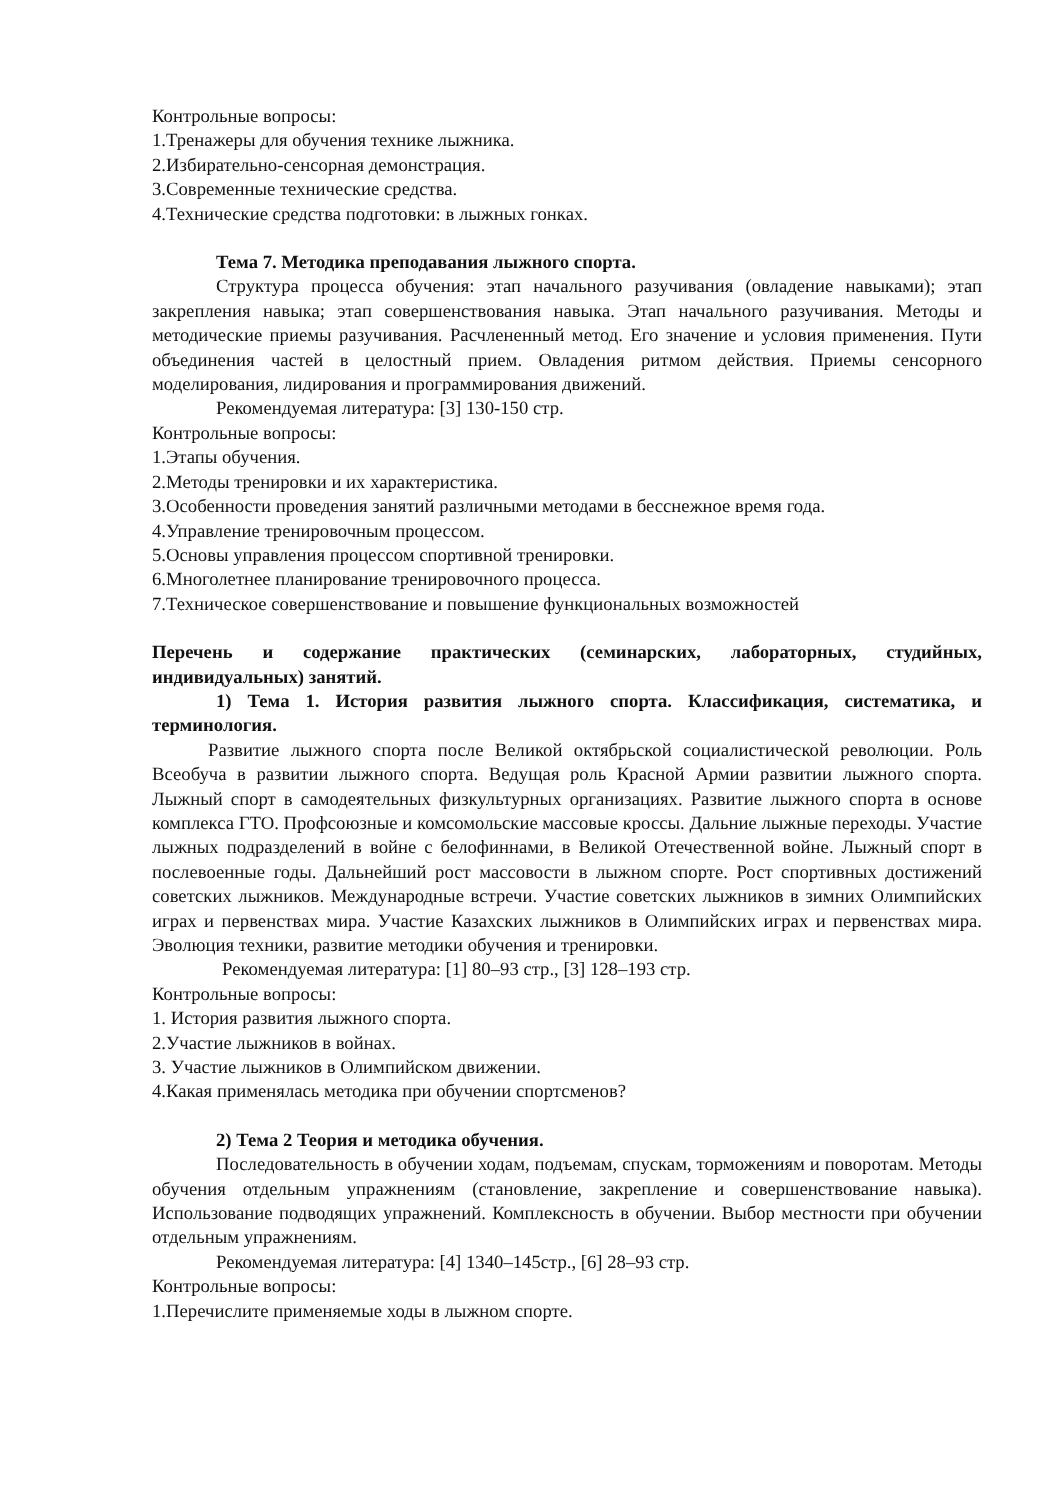Контрольные вопросы:
1.Тренажеры для обучения технике лыжника.
2.Избирательно-сенсорная демонстрация.
3.Современные технические средства.
4.Технические средства подготовки: в лыжных гонках.
Тема 7. Методика преподавания лыжного спорта.
Структура процесса обучения: этап начального разучивания (овладение навыками); этап закрепления навыка; этап совершенствования навыка. Этап начального разучивания. Методы и методические приемы разучивания. Расчлененный метод. Его значение и условия применения. Пути объединения частей в целостный прием. Овладения ритмом действия. Приемы сенсорного моделирования, лидирования и программирования движений.
Рекомендуемая литература: [3] 130-150 стр.
Контрольные вопросы:
1.Этапы обучения.
2.Методы тренировки и их характеристика.
3.Особенности проведения занятий различными методами в бесснежное время года.
4.Управление тренировочным процессом.
5.Основы управления процессом спортивной тренировки.
6.Многолетнее планирование тренировочного процесса.
7.Техническое совершенствование и повышение функциональных возможностей
Перечень и содержание практических (семинарских, лабораторных, студийных, индивидуальных) занятий.
1) Тема 1. История развития лыжного спорта. Классификация, систематика, и терминология.
Развитие лыжного спорта после Великой октябрьской социалистической революции. Роль Всеобуча в развитии лыжного спорта. Ведущая роль Красной Армии развитии лыжного спорта. Лыжный спорт в самодеятельных физкультурных организациях. Развитие лыжного спорта в основе комплекса ГТО. Профсоюзные и комсомольские массовые кроссы. Дальние лыжные переходы. Участие лыжных подразделений в войне с белофиннами, в Великой Отечественной войне. Лыжный спорт в послевоенные годы. Дальнейший рост массовости в лыжном спорте. Рост спортивных достижений советских лыжников. Международные встречи. Участие советских лыжников в зимних Олимпийских играх и первенствах мира. Участие Казахских лыжников в Олимпийских играх и первенствах мира. Эволюция техники, развитие методики обучения и тренировки.
Рекомендуемая литература: [1] 80–93 стр., [3] 128–193 стр.
Контрольные вопросы:
1. История развития лыжного спорта.
2.Участие лыжников в войнах.
3. Участие лыжников в Олимпийском движении.
4.Какая применялась методика при обучении спортсменов?
2) Тема 2 Теория и методика обучения.
Последовательность в обучении ходам, подъемам, спускам, торможениям и поворотам. Методы обучения отдельным упражнениям (становление, закрепление и совершенствование навыка). Использование подводящих упражнений. Комплексность в обучении. Выбор местности при обучении отдельным упражнениям.
Рекомендуемая литература: [4] 1340–145стр., [6] 28–93 стр.
Контрольные вопросы:
1.Перечислите применяемые ходы в лыжном спорте.